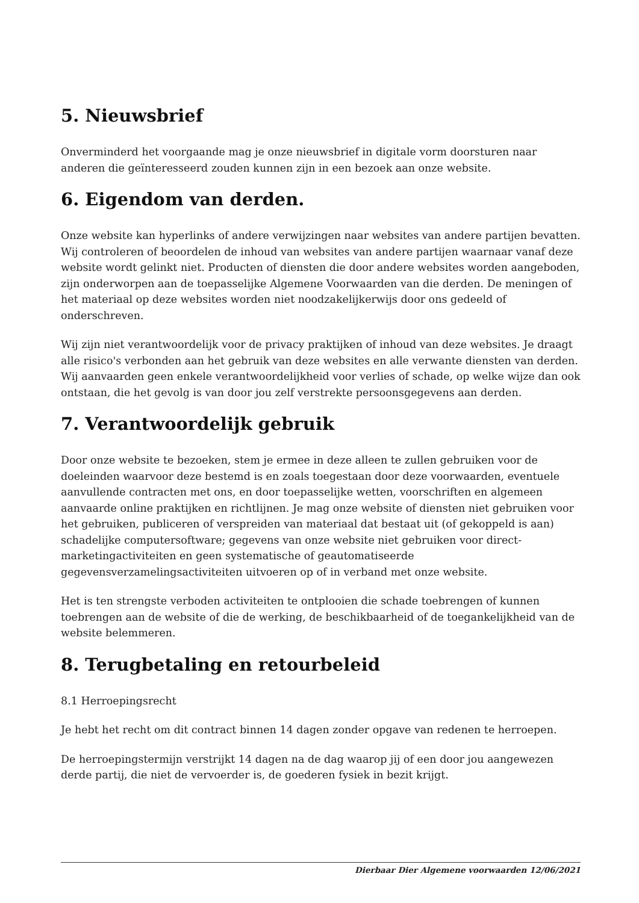5. Nieuwsbrief
Onverminderd het voorgaande mag je onze nieuwsbrief in digitale vorm doorsturen naar anderen die geïnteresseerd zouden kunnen zijn in een bezoek aan onze website.
6. Eigendom van derden.
Onze website kan hyperlinks of andere verwijzingen naar websites van andere partijen bevatten. Wij controleren of beoordelen de inhoud van websites van andere partijen waarnaar vanaf deze website wordt gelinkt niet. Producten of diensten die door andere websites worden aangeboden, zijn onderworpen aan de toepasselijke Algemene Voorwaarden van die derden. De meningen of het materiaal op deze websites worden niet noodzakelijkerwijs door ons gedeeld of onderschreven.
Wij zijn niet verantwoordelijk voor de privacy praktijken of inhoud van deze websites. Je draagt alle risico's verbonden aan het gebruik van deze websites en alle verwante diensten van derden. Wij aanvaarden geen enkele verantwoordelijkheid voor verlies of schade, op welke wijze dan ook ontstaan, die het gevolg is van door jou zelf verstrekte persoonsgegevens aan derden.
7. Verantwoordelijk gebruik
Door onze website te bezoeken, stem je ermee in deze alleen te zullen gebruiken voor de doeleinden waarvoor deze bestemd is en zoals toegestaan door deze voorwaarden, eventuele aanvullende contracten met ons, en door toepasselijke wetten, voorschriften en algemeen aanvaarde online praktijken en richtlijnen. Je mag onze website of diensten niet gebruiken voor het gebruiken, publiceren of verspreiden van materiaal dat bestaat uit (of gekoppeld is aan) schadelijke computersoftware; gegevens van onze website niet gebruiken voor direct-marketingactiviteiten en geen systematische of geautomatiseerde gegevensverzamelingsactiviteiten uitvoeren op of in verband met onze website.
Het is ten strengste verboden activiteiten te ontplooien die schade toebrengen of kunnen toebrengen aan de website of die de werking, de beschikbaarheid of de toegankelijkheid van de website belemmeren.
8. Terugbetaling en retourbeleid
8.1 Herroepingsrecht
Je hebt het recht om dit contract binnen 14 dagen zonder opgave van redenen te herroepen.
De herroepingstermijn verstrijkt 14 dagen na de dag waarop jij of een door jou aangewezen derde partij, die niet de vervoerder is, de goederen fysiek in bezit krijgt.
Dierbaar Dier Algemene voorwaarden 12/06/2021